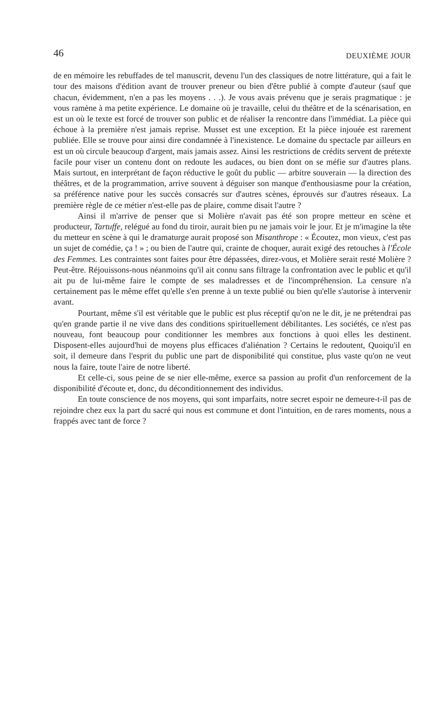46 DEUXIÈME JOUR
de en mémoire les rebuffades de tel manuscrit, devenu l'un des classiques de notre littérature, qui a fait le tour des maisons d'édition avant de trouver preneur ou bien d'être publié à compte d'auteur (sauf que chacun, évidemment, n'en a pas les moyens . . .). Je vous avais prévenu que je serais pragmatique : je vous ramène à ma petite expérience. Le domaine où je travaille, celui du théâtre et de la scénarisation, en est un où le texte est forcé de trouver son public et de réaliser la rencontre dans l'immédiat. La pièce qui échoue à la première n'est jamais reprise. Musset est une exception. Et la pièce injouée est rarement publiée. Elle se trouve pour ainsi dire condamnée à l'inexistence. Le domaine du spectacle par ailleurs en est un où circule beaucoup d'argent, mais jamais assez. Ainsi les restrictions de crédits servent de prétexte facile pour viser un contenu dont on redoute les audaces, ou bien dont on se méfie sur d'autres plans. Mais surtout, en interprétant de façon réductive le goût du public — arbitre souverain — la direction des théâtres, et de la programmation, arrive souvent à déguiser son manque d'enthousiasme pour la création, sa préférence native pour les succès consacrés sur d'autres scènes, éprouvés sur d'autres réseaux. La première règle de ce métier n'est-elle pas de plaire, comme disait l'autre ?
Ainsi il m'arrive de penser que si Molière n'avait pas été son propre metteur en scène et producteur, Tartuffe, relégué au fond du tiroir, aurait bien pu ne jamais voir le jour. Et je m'imagine la tête du metteur en scène à qui le dramaturge aurait proposé son Misanthrope : « Écoutez, mon vieux, c'est pas un sujet de comédie, ça ! » ; ou bien de l'autre qui, crainte de choquer, aurait exigé des retouches à l'École des Femmes. Les contraintes sont faites pour être dépassées, direz-vous, et Molière serait resté Molière ? Peut-être. Réjouissons-nous néanmoins qu'il ait connu sans filtrage la confrontation avec le public et qu'il ait pu de lui-même faire le compte de ses maladresses et de l'incompréhension. La censure n'a certainement pas le même effet qu'elle s'en prenne à un texte publié ou bien qu'elle s'autorise à intervenir avant.
Pourtant, même s'il est véritable que le public est plus réceptif qu'on ne le dit, je ne prétendrai pas qu'en grande partie il ne vive dans des conditions spirituellement débilitantes. Les sociétés, ce n'est pas nouveau, font beaucoup pour conditionner les membres aux fonctions à quoi elles les destinent. Disposent-elles aujourd'hui de moyens plus efficaces d'aliénation ? Certains le redoutent, Quoiqu'il en soit, il demeure dans l'esprit du public une part de disponibilité qui constitue, plus vaste qu'on ne veut nous la faire, toute l'aire de notre liberté.
Et celle-ci, sous peine de se nier elle-même, exerce sa passion au profit d'un renforcement de la disponibilité d'écoute et, donc, du déconditionnement des individus.
En toute conscience de nos moyens, qui sont imparfaits, notre secret espoir ne demeure-t-il pas de rejoindre chez eux la part du sacré qui nous est commune et dont l'intuition, en de rares moments, nous a frappés avec tant de force ?